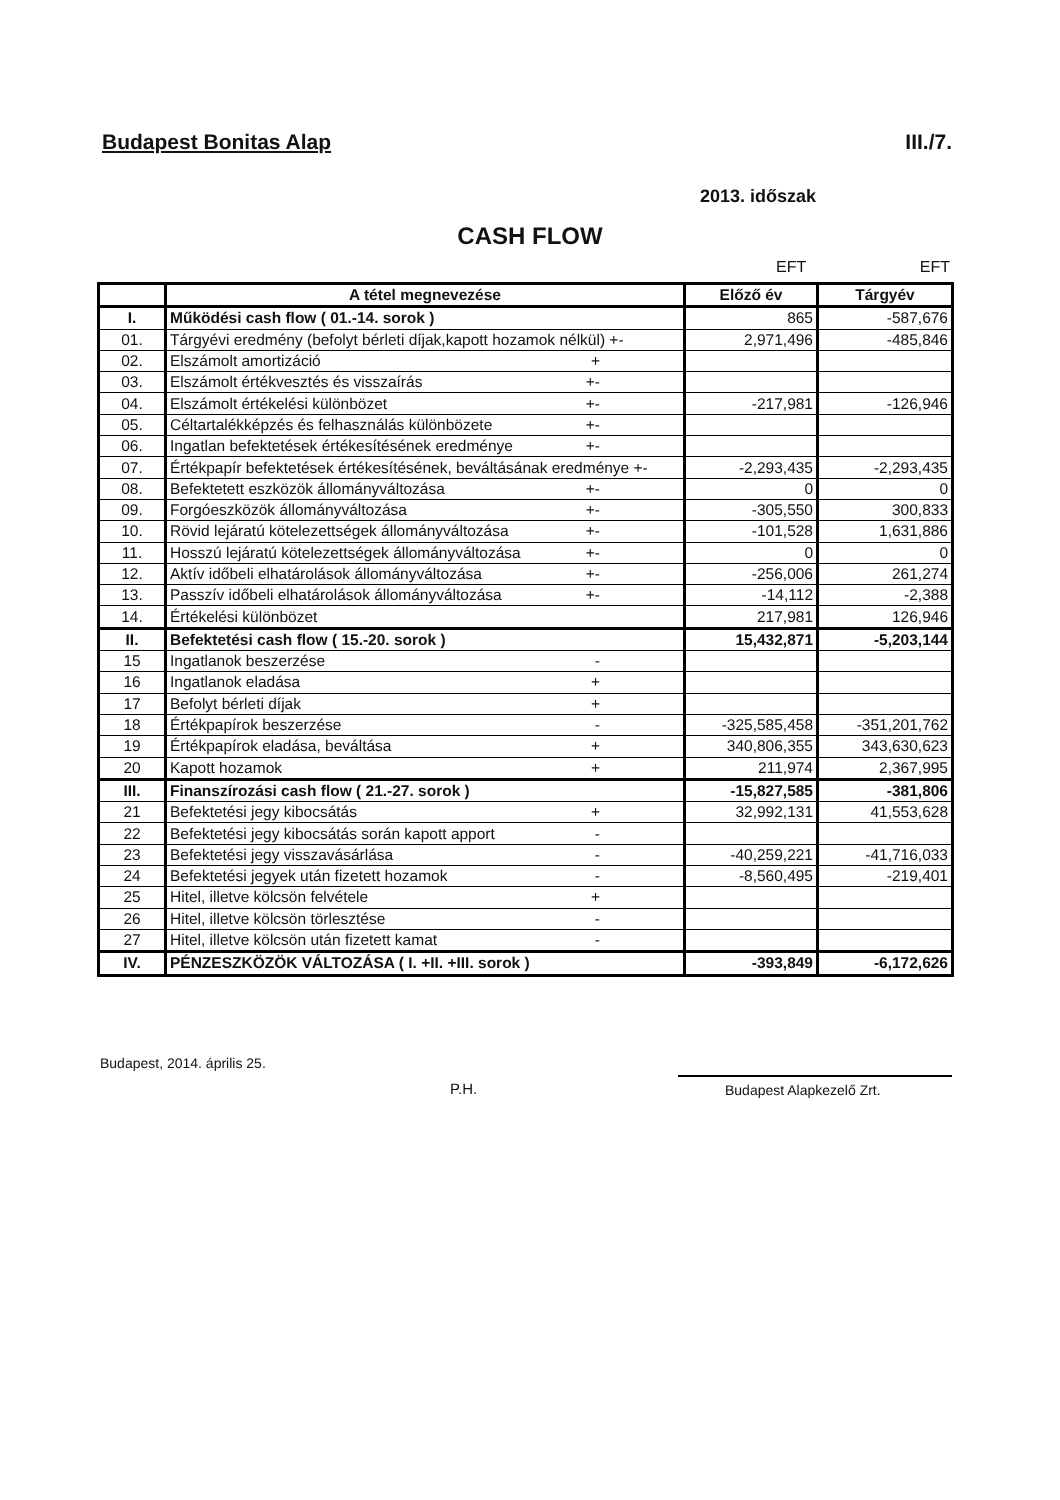Budapest Bonitas Alap III./7.
2013. időszak
CASH FLOW
EFT EFT
| | A tétel megnevezése | Előző év | Tárgyév |
| I. | Működési cash flow ( 01.-14. sorok ) | 865 | -587,676 |
| 01. | Tárgyévi eredmény (befolyt bérleti díjak,kapott hozamok nélkül) +- | 2,971,496 | -485,846 |
| 02. | Elszámolt amortizáció + | | |
| 03. | Elszámolt értékvesztés és visszaírás +- | | |
| 04. | Elszámolt értékelési különbözet +- | -217,981 | -126,946 |
| 05. | Céltartalékképzés és felhasználás különbözete +- | | |
| 06. | Ingatlan befektetések értékesítésének eredménye +- | | |
| 07. | Értékpapír befektetések értékesítésének, beváltásának eredménye +- | -2,293,435 | -2,293,435 |
| 08. | Befektetett eszközök állományváltozása +- | 0 | 0 |
| 09. | Forgóeszközök állományváltozása +- | -305,550 | 300,833 |
| 10. | Rövid lejáratú kötelezettségek állományváltozása +- | -101,528 | 1,631,886 |
| 11. | Hosszú lejáratú kötelezettségek állományváltozása +- | 0 | 0 |
| 12. | Aktív időbeli elhatárolások állományváltozása +- | -256,006 | 261,274 |
| 13. | Passzív időbeli elhatárolások állományváltozása +- | -14,112 | -2,388 |
| 14. | Értékelési különbözet | 217,981 | 126,946 |
| II. | Befektetési cash flow ( 15.-20. sorok ) | 15,432,871 | -5,203,144 |
| 15 | Ingatlanok beszerzése - | | |
| 16 | Ingatlanok eladása + | | |
| 17 | Befolyt bérleti díjak + | | |
| 18 | Értékpapírok beszerzése - | -325,585,458 | -351,201,762 |
| 19 | Értékpapírok eladása, beváltása + | 340,806,355 | 343,630,623 |
| 20 | Kapott hozamok + | 211,974 | 2,367,995 |
| III. | Finanszírozási cash flow ( 21.-27. sorok ) | -15,827,585 | -381,806 |
| 21 | Befektetési jegy kibocsátás + | 32,992,131 | 41,553,628 |
| 22 | Befektetési jegy kibocsátás során kapott apport - | | |
| 23 | Befektetési jegy visszavásárlása - | -40,259,221 | -41,716,033 |
| 24 | Befektetési jegyek után fizetett hozamok - | -8,560,495 | -219,401 |
| 25 | Hitel, illetve kölcsön felvétele + | | |
| 26 | Hitel, illetve kölcsön törlesztése - | | |
| 27 | Hitel, illetve kölcsön után fizetett kamat - | | |
| IV. | PÉNZESZKÖZÖK VÁLTOZÁSA ( I. +II. +III. sorok ) | -393,849 | -6,172,626 |
Budapest, 2014. április 25.
P.H. Budapest Alapkezelő Zrt.